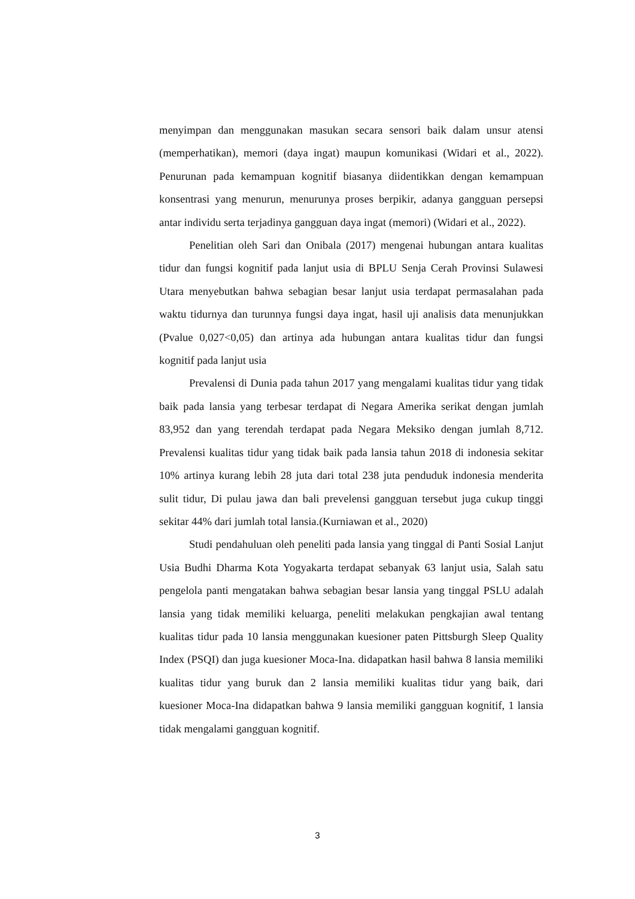menyimpan dan menggunakan masukan secara sensori baik dalam unsur atensi (memperhatikan), memori (daya ingat) maupun komunikasi (Widari et al., 2022). Penurunan pada kemampuan kognitif biasanya diidentikkan dengan kemampuan konsentrasi yang menurun, menurunya proses berpikir, adanya gangguan persepsi antar individu serta terjadinya gangguan daya ingat (memori) (Widari et al., 2022).
Penelitian oleh Sari dan Onibala (2017) mengenai hubungan antara kualitas tidur dan fungsi kognitif pada lanjut usia di BPLU Senja Cerah Provinsi Sulawesi Utara menyebutkan bahwa sebagian besar lanjut usia terdapat permasalahan pada waktu tidurnya dan turunnya fungsi daya ingat, hasil uji analisis data menunjukkan (Pvalue 0,027<0,05) dan artinya ada hubungan antara kualitas tidur dan fungsi kognitif pada lanjut usia
Prevalensi di Dunia pada tahun 2017 yang mengalami kualitas tidur yang tidak baik pada lansia yang terbesar terdapat di Negara Amerika serikat dengan jumlah 83,952 dan yang terendah terdapat pada Negara Meksiko dengan jumlah 8,712. Prevalensi kualitas tidur yang tidak baik pada lansia tahun 2018 di indonesia sekitar 10% artinya kurang lebih 28 juta dari total 238 juta penduduk indonesia menderita sulit tidur, Di pulau jawa dan bali prevelensi gangguan tersebut juga cukup tinggi sekitar 44% dari jumlah total lansia.(Kurniawan et al., 2020)
Studi pendahuluan oleh peneliti pada lansia yang tinggal di Panti Sosial Lanjut Usia Budhi Dharma Kota Yogyakarta terdapat sebanyak 63 lanjut usia, Salah satu pengelola panti mengatakan bahwa sebagian besar lansia yang tinggal PSLU adalah lansia yang tidak memiliki keluarga, peneliti melakukan pengkajian awal tentang kualitas tidur pada 10 lansia menggunakan kuesioner paten Pittsburgh Sleep Quality Index (PSQI) dan juga kuesioner Moca-Ina. didapatkan hasil bahwa 8 lansia memiliki kualitas tidur yang buruk dan 2 lansia memiliki kualitas tidur yang baik, dari kuesioner Moca-Ina didapatkan bahwa 9 lansia memiliki gangguan kognitif, 1 lansia tidak mengalami gangguan kognitif.
3